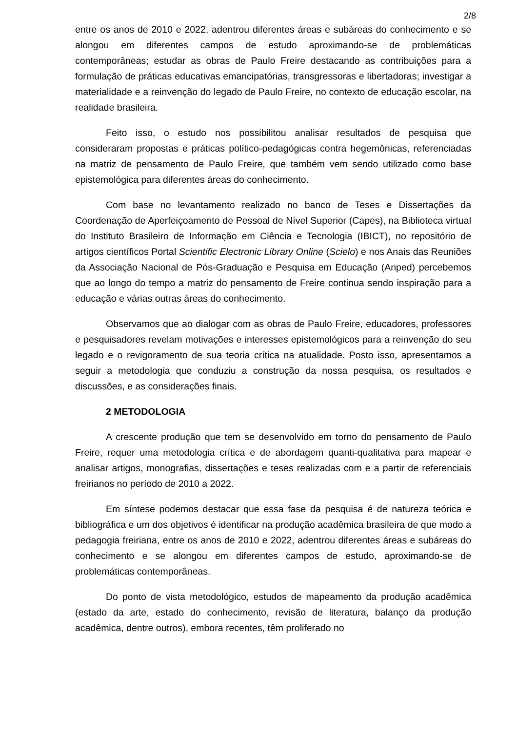2/8
entre os anos de 2010 e 2022, adentrou diferentes áreas e subáreas do conhecimento e se alongou em diferentes campos de estudo aproximando-se de problemáticas contemporâneas; estudar as obras de Paulo Freire destacando as contribuições para a formulação de práticas educativas emancipatórias, transgressoras e libertadoras; investigar a materialidade e a reinvenção do legado de Paulo Freire, no contexto de educação escolar, na realidade brasileira.
Feito isso, o estudo nos possibilitou analisar resultados de pesquisa que consideraram propostas e práticas político-pedagógicas contra hegemônicas, referenciadas na matriz de pensamento de Paulo Freire, que também vem sendo utilizado como base epistemológica para diferentes áreas do conhecimento.
Com base no levantamento realizado no banco de Teses e Dissertações da Coordenação de Aperfeiçoamento de Pessoal de Nível Superior (Capes), na Biblioteca virtual do Instituto Brasileiro de Informação em Ciência e Tecnologia (IBICT), no repositório de artigos científicos Portal Scientific Electronic Library Online (Scielo) e nos Anais das Reuniões da Associação Nacional de Pós-Graduação e Pesquisa em Educação (Anped) percebemos que ao longo do tempo a matriz do pensamento de Freire continua sendo inspiração para a educação e várias outras áreas do conhecimento.
Observamos que ao dialogar com as obras de Paulo Freire, educadores, professores e pesquisadores revelam motivações e interesses epistemológicos para a reinvenção do seu legado e o revigoramento de sua teoria crítica na atualidade. Posto isso, apresentamos a seguir a metodologia que conduziu a construção da nossa pesquisa, os resultados e discussões, e as considerações finais.
2 METODOLOGIA
A crescente produção que tem se desenvolvido em torno do pensamento de Paulo Freire, requer uma metodologia crítica e de abordagem quanti-qualitativa para mapear e analisar artigos, monografias, dissertações e teses realizadas com e a partir de referenciais freirianos no período de 2010 a 2022.
Em síntese podemos destacar que essa fase da pesquisa é de natureza teórica e bibliográfica e um dos objetivos é identificar na produção acadêmica brasileira de que modo a pedagogia freiriana, entre os anos de 2010 e 2022, adentrou diferentes áreas e subáreas do conhecimento e se alongou em diferentes campos de estudo, aproximando-se de problemáticas contemporâneas.
Do ponto de vista metodológico, estudos de mapeamento da produção acadêmica (estado da arte, estado do conhecimento, revisão de literatura, balanço da produção acadêmica, dentre outros), embora recentes, têm proliferado no